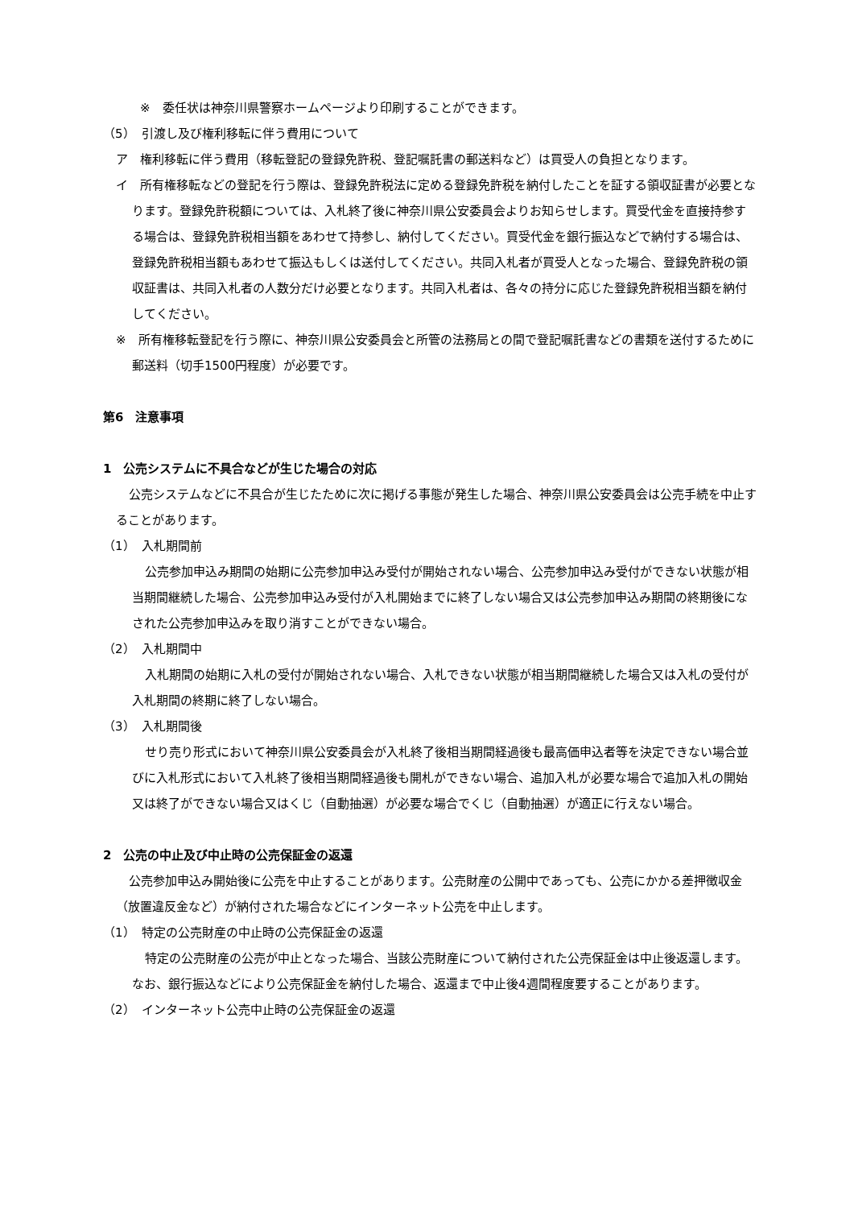※　委任状は神奈川県警察ホームページより印刷することができます。
（5）　引渡し及び権利移転に伴う費用について
ア　権利移転に伴う費用（移転登記の登録免許税、登記嘱託書の郵送料など）は買受人の負担となります。
イ　所有権移転などの登記を行う際は、登録免許税法に定める登録免許税を納付したことを証する領収証書が必要となります。登録免許税額については、入札終了後に神奈川県公安委員会よりお知らせします。買受代金を直接持参する場合は、登録免許税相当額をあわせて持参し、納付してください。買受代金を銀行振込などで納付する場合は、登録免許税相当額もあわせて振込もしくは送付してください。共同入札者が買受人となった場合、登録免許税の領収証書は、共同入札者の人数分だけ必要となります。共同入札者は、各々の持分に応じた登録免許税相当額を納付してください。
※　所有権移転登記を行う際に、神奈川県公安委員会と所管の法務局との間で登記嘱託書などの書類を送付するために郵送料（切手1500円程度）が必要です。
第6　注意事項
1　公売システムに不具合などが生じた場合の対応
公売システムなどに不具合が生じたために次に掲げる事態が発生した場合、神奈川県公安委員会は公売手続を中止することがあります。
（1）　入札期間前
公売参加申込み期間の始期に公売参加申込み受付が開始されない場合、公売参加申込み受付ができない状態が相当期間継続した場合、公売参加申込み受付が入札開始までに終了しない場合又は公売参加申込み期間の終期後になされた公売参加申込みを取り消すことができない場合。
（2）　入札期間中
入札期間の始期に入札の受付が開始されない場合、入札できない状態が相当期間継続した場合又は入札の受付が入札期間の終期に終了しない場合。
（3）　入札期間後
せり売り形式において神奈川県公安委員会が入札終了後相当期間経過後も最高価申込者等を決定できない場合並びに入札形式において入札終了後相当期間経過後も開札ができない場合、追加入札が必要な場合で追加入札の開始又は終了ができない場合又はくじ（自動抽選）が必要な場合でくじ（自動抽選）が適正に行えない場合。
2　公売の中止及び中止時の公売保証金の返還
公売参加申込み開始後に公売を中止することがあります。公売財産の公開中であっても、公売にかかる差押徴収金（放置違反金など）が納付された場合などにインターネット公売を中止します。
（1）　特定の公売財産の中止時の公売保証金の返還
特定の公売財産の公売が中止となった場合、当該公売財産について納付された公売保証金は中止後返還します。なお、銀行振込などにより公売保証金を納付した場合、返還まで中止後4週間程度要することがあります。
（2）　インターネット公売中止時の公売保証金の返還